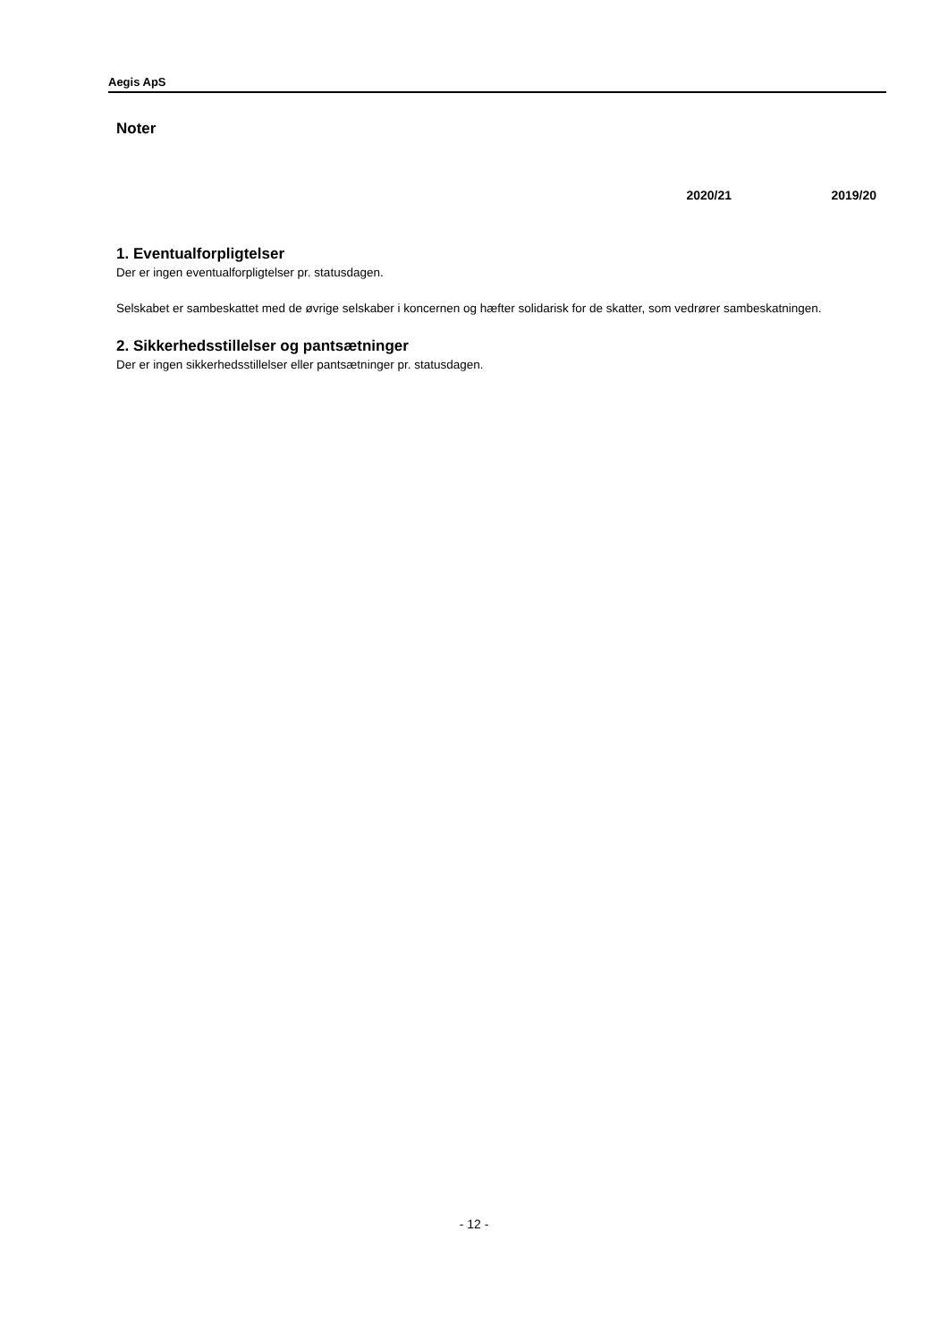Aegis ApS
Noter
2020/21 2019/20
1. Eventualforpligtelser
Der er ingen eventualforpligtelser pr. statusdagen.
Selskabet er sambeskattet med de øvrige selskaber i koncernen og hæfter solidarisk for de skatter, som vedrører sambeskatningen.
2. Sikkerhedsstillelser og pantsætninger
Der er ingen sikkerhedsstillelser eller pantsætninger pr. statusdagen.
- 12 -